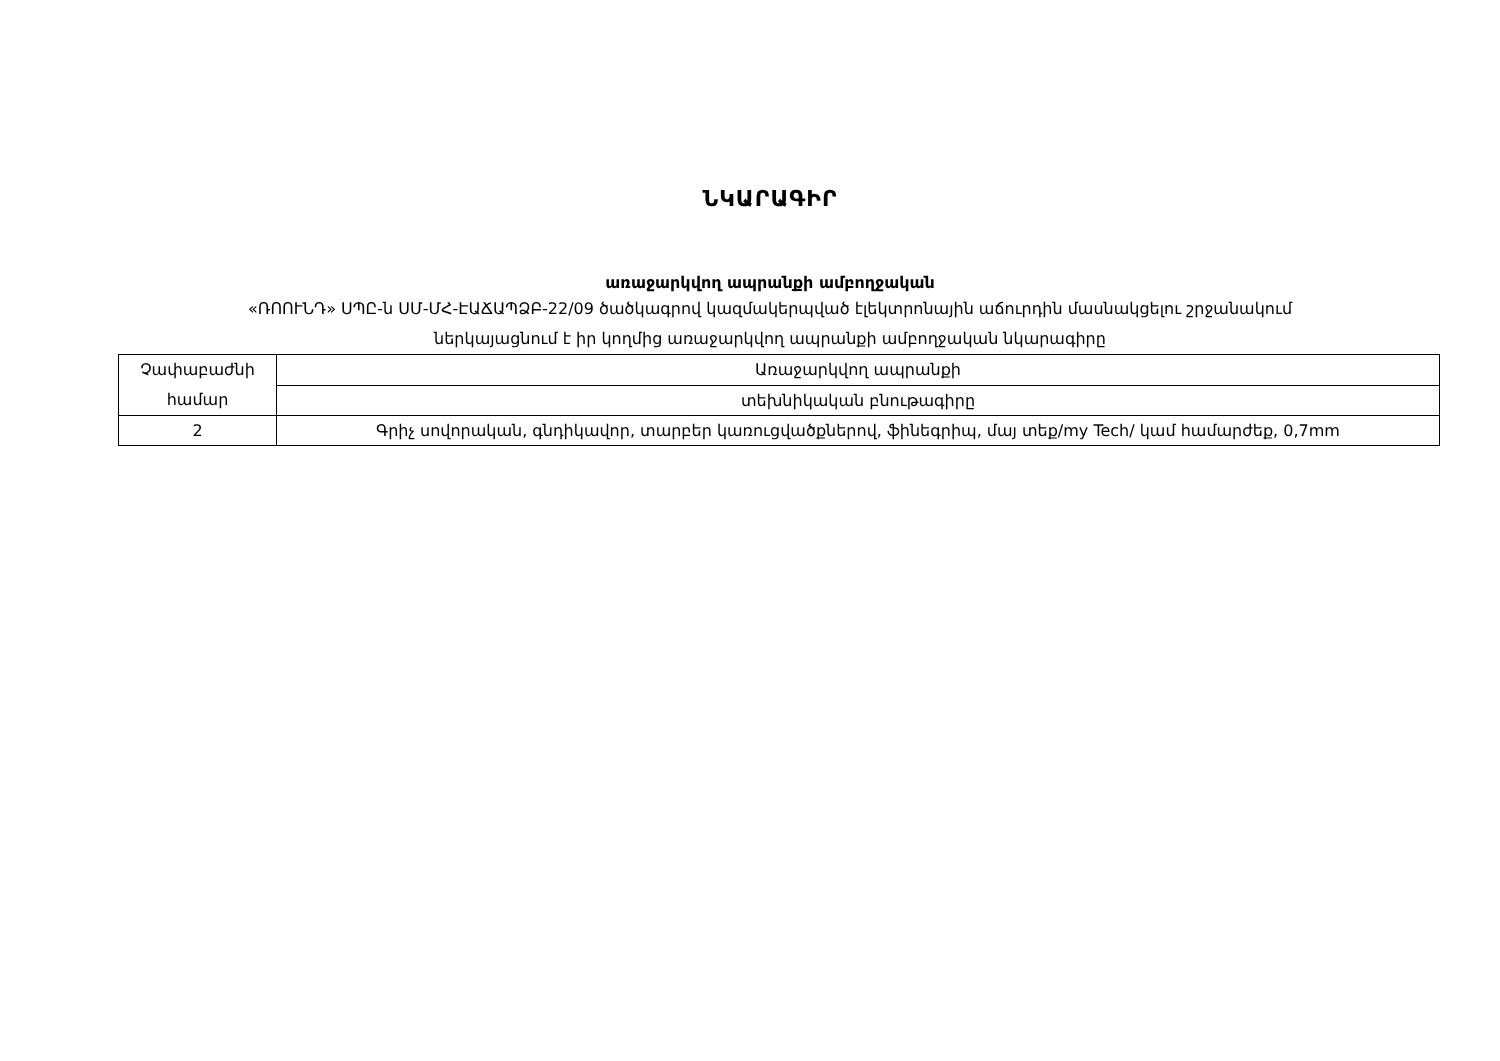ՆԿԱՐԱԳԻՐ
առաջարկվող ապրանքի ամբողջական
«ՌՈՈՒՆԴ» ՍՊԸ-ն ՍՄ-ՄՀ-ԷԱՃԱՊՁԲ-22/09 ծածկագրով կազմակերպված էլեկտրոնային աճուրդին մասնակցելու շրջանակում
ներկայացնում է իր կողմից առաջարկվող ապրանքի ամբողջական նկարագիրը
| Չափաբաժնի համար | Առաջարկվող ապրանքի |
| | տեխնիկական բնութագիրը |
| 2 | Գրիչ սովորական, գնդիկավոր, տարբեր կառուցվածքներով, ֆինեգրիպ, մայ տեք/my Tech/ կամ համարժեք, 0,7mm |